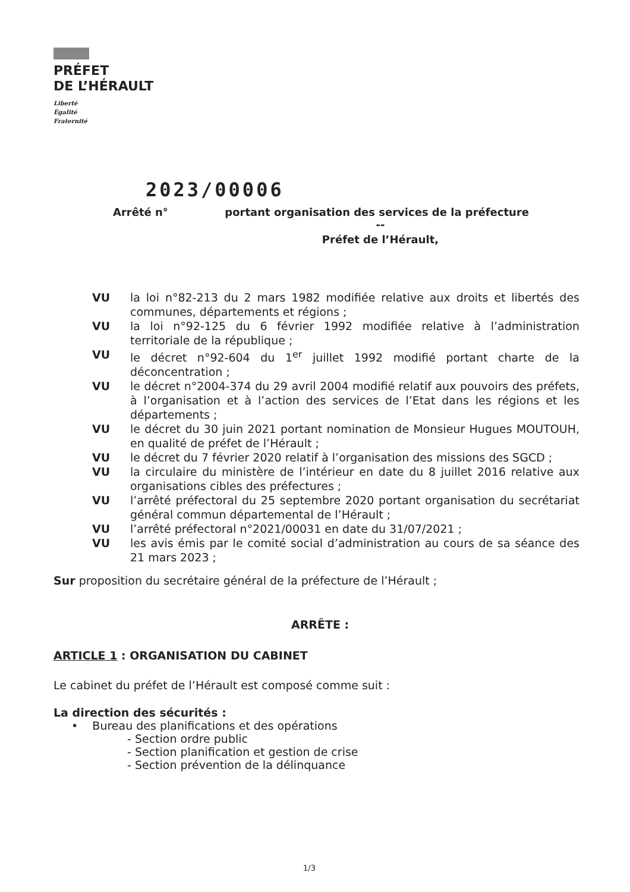PRÉFET
DE L’HÉRAULT
Liberté
Égalité
Fraternité
2023/00006
Arrêté n° portant organisation des services de la préfecture
--
Préfet de l’Hérault,
VU la loi n°82-213 du 2 mars 1982 modifiée relative aux droits et libertés des communes, départements et régions ;
VU la loi n°92-125 du 6 février 1992 modifiée relative à l’administration territoriale de la république ;
VU le décret n°92-604 du 1<sup>er</sup> juillet 1992 modifié portant charte de la déconcentration ;
VU le décret n°2004-374 du 29 avril 2004 modifié relatif aux pouvoirs des préfets, à l’organisation et à l’action des services de l’Etat dans les régions et les départements ;
VU le décret du 30 juin 2021 portant nomination de Monsieur Hugues MOUTOUH, en qualité de préfet de l’Hérault ;
VU le décret du 7 février 2020 relatif à l’organisation des missions des SGCD ;
VU la circulaire du ministère de l’intérieur en date du 8 juillet 2016 relative aux organisations cibles des préfectures ;
VU l’arrêté préfectoral du 25 septembre 2020 portant organisation du secrétariat général commun départemental de l’Hérault ;
VU l’arrêté préfectoral n°2021/00031 en date du 31/07/2021 ;
VU les avis émis par le comité social d’administration au cours de sa séance des 21 mars 2023 ;
Sur proposition du secrétaire général de la préfecture de l’Hérault ;
ARRÊTE :
ARTICLE 1 : ORGANISATION DU CABINET
Le cabinet du préfet de l’Hérault est composé comme suit :
La direction des sécurités :
• Bureau des planifications et des opérations
- Section ordre public
- Section planification et gestion de crise
- Section prévention de la délinquance
1/3